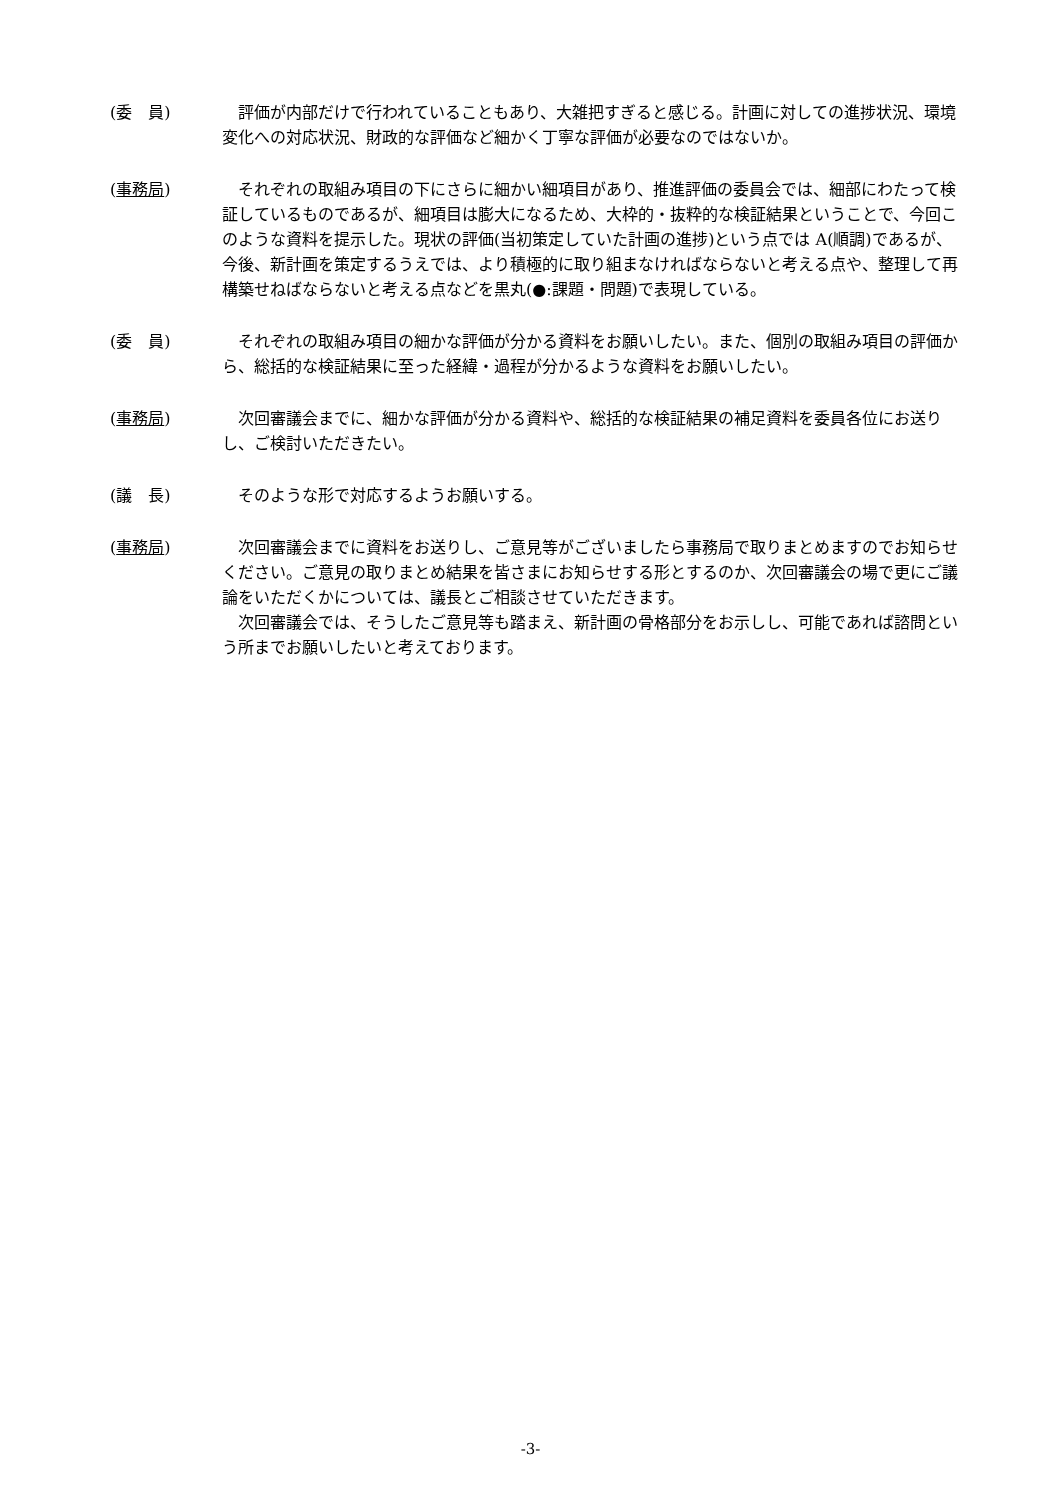(委　員) 　評価が内部だけで行われていることもあり、大雑把すぎると感じる。計画に対しての進捗状況、環境変化への対応状況、財政的な評価など細かく丁寧な評価が必要なのではないか。
(事務局) 　それぞれの取組み項目の下にさらに細かい細項目があり、推進評価の委員会では、細部にわたって検証しているものであるが、細項目は膨大になるため、大枠的・抜粋的な検証結果ということで、今回このような資料を提示した。現状の評価(当初策定していた計画の進捗)という点では A(順調)であるが、今後、新計画を策定するうえでは、より積極的に取り組まなければならないと考える点や、整理して再構築せねばならないと考える点などを黒丸(●:課題・問題)で表現している。
(委　員) 　それぞれの取組み項目の細かな評価が分かる資料をお願いしたい。また、個別の取組み項目の評価から、総括的な検証結果に至った経緯・過程が分かるような資料をお願いしたい。
(事務局) 　次回審議会までに、細かな評価が分かる資料や、総括的な検証結果の補足資料を委員各位にお送りし、ご検討いただきたい。
(議　長) 　そのような形で対応するようお願いする。
(事務局) 　次回審議会までに資料をお送りし、ご意見等がございましたら事務局で取りまとめますのでお知らせください。ご意見の取りまとめ結果を皆さまにお知らせする形とするのか、次回審議会の場で更にご議論をいただくかについては、議長とご相談させていただきます。
　次回審議会では、そうしたご意見等も踏まえ、新計画の骨格部分をお示しし、可能であれば諮問という所までお願いしたいと考えております。
-3-